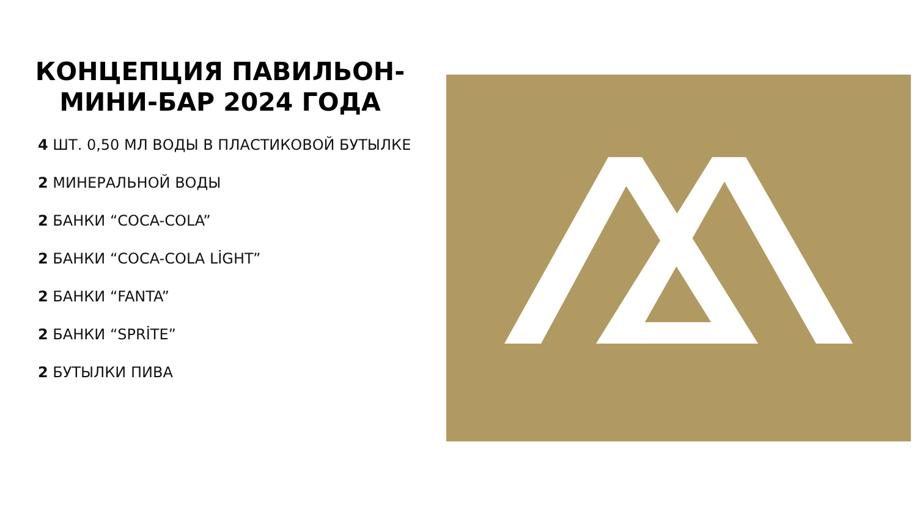КОНЦЕПЦИЯ ПАВИЛЬОН-МИНИ-БАР 2024 ГОДА
4 ШТ. 0,50 МЛ ВОДЫ В ПЛАСТИКОВОЙ БУТЫЛКЕ
2 МИНЕРАЛЬНОЙ ВОДЫ
2 БАНКИ “COCA-COLA”
2 БАНКИ “COCA-COLA LİGHT”
2 БАНКИ “FANTA”
2 БАНКИ “SPRİTE”
2 БУТЫЛКИ ПИВА